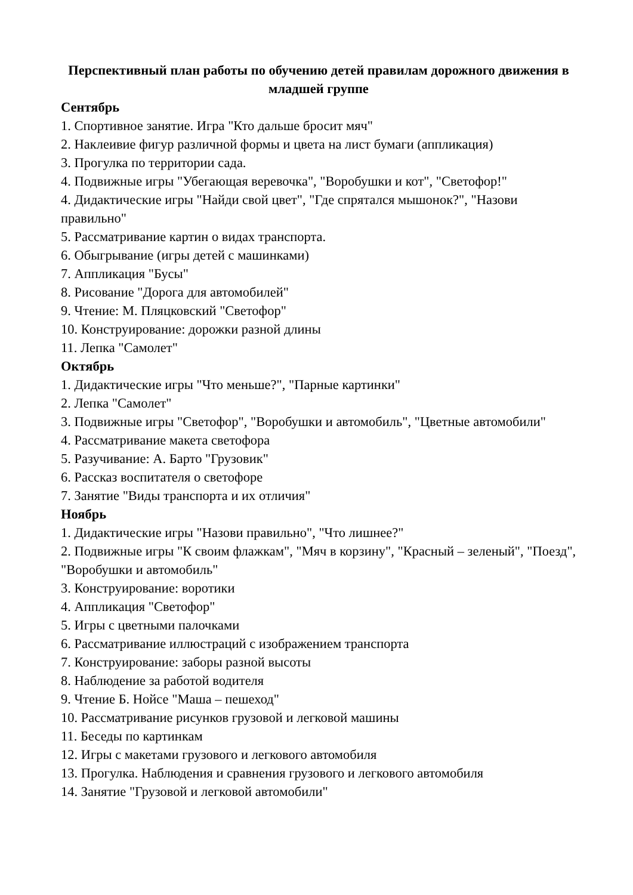Перспективный план работы по обучению детей правилам дорожного движения в младшей группе
Сентябрь
1. Спортивное занятие. Игра "Кто дальше бросит мяч"
2. Наклеивие фигур различной формы и цвета на лист бумаги (аппликация)
3. Прогулка по территории сада.
4. Подвижные игры "Убегающая веревочка", "Воробушки и кот", "Светофор!"
4. Дидактические игры "Найди свой цвет", "Где спрятался мышонок?", "Назови правильно"
5. Рассматривание картин о видах транспорта.
6. Обыгрывание (игры детей с машинками)
7. Аппликация "Бусы"
8. Рисование "Дорога для автомобилей"
9. Чтение: М. Пляцковский "Светофор"
10. Конструирование: дорожки разной длины
11. Лепка "Самолет"
Октябрь
1. Дидактические игры "Что меньше?", "Парные картинки"
2. Лепка "Самолет"
3. Подвижные игры "Светофор", "Воробушки и автомобиль", "Цветные автомобили"
4. Рассматривание макета светофора
5. Разучивание: А. Барто "Грузовик"
6. Рассказ воспитателя о светофоре
7. Занятие "Виды транспорта и их отличия"
Ноябрь
1. Дидактические игры "Назови правильно", "Что лишнее?"
2. Подвижные игры "К своим флажкам", "Мяч в корзину", "Красный – зеленый", "Поезд", "Воробушки и автомобиль"
3. Конструирование: воротики
4. Аппликация "Светофор"
5. Игры с цветными палочками
6. Рассматривание иллюстраций с изображением транспорта
7. Конструирование: заборы разной высоты
8. Наблюдение за работой водителя
9. Чтение Б. Нойсе "Маша – пешеход"
10. Рассматривание рисунков грузовой и легковой машины
11. Беседы по картинкам
12. Игры с макетами грузового и легкового автомобиля
13. Прогулка. Наблюдения и сравнения грузового и легкового автомобиля
14. Занятие "Грузовой и легковой автомобили"